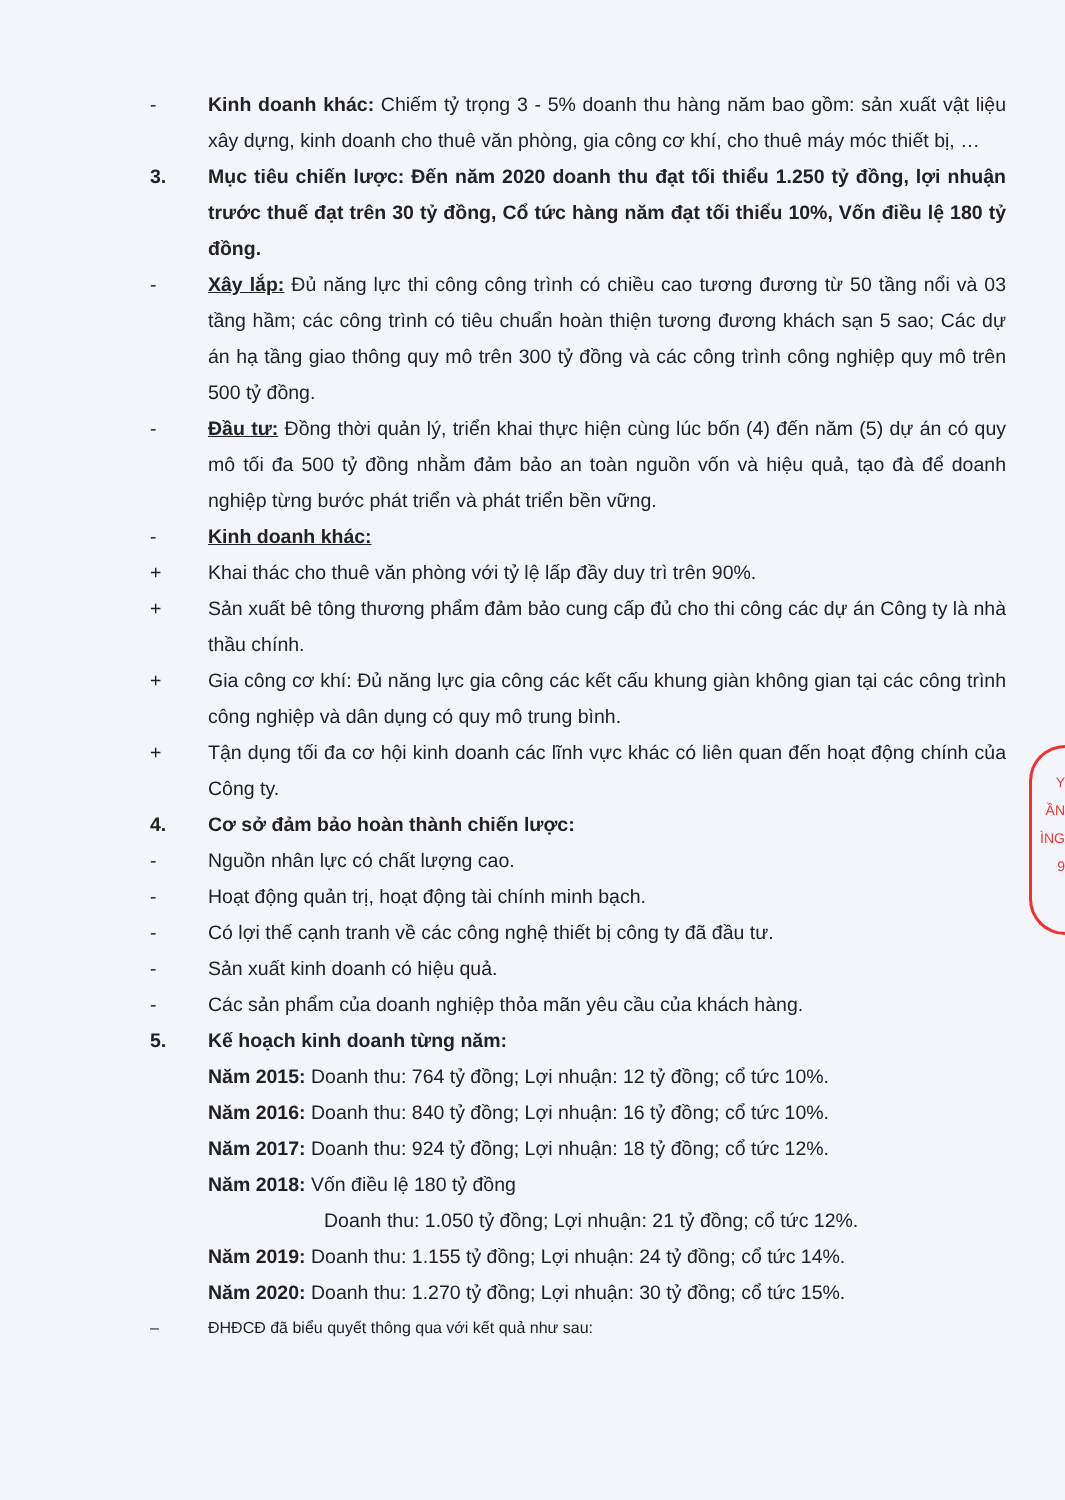- Kinh doanh khác: Chiếm tỷ trọng 3 - 5% doanh thu hàng năm bao gồm: sản xuất vật liệu xây dựng, kinh doanh cho thuê văn phòng, gia công cơ khí, cho thuê máy móc thiết bị, …
3. Mục tiêu chiến lược: Đến năm 2020 doanh thu đạt tối thiểu 1.250 tỷ đồng, lợi nhuận trước thuế đạt trên 30 tỷ đồng, Cổ tức hàng năm đạt tối thiểu 10%, Vốn điều lệ 180 tỷ đồng.
- Xây lắp: Đủ năng lực thi công công trình có chiều cao tương đương từ 50 tầng nổi và 03 tầng hầm; các công trình có tiêu chuẩn hoàn thiện tương đương khách sạn 5 sao; Các dự án hạ tầng giao thông quy mô trên 300 tỷ đồng và các công trình công nghiệp quy mô trên 500 tỷ đồng.
- Đầu tư: Đồng thời quản lý, triển khai thực hiện cùng lúc bốn (4) đến năm (5) dự án có quy mô tối đa 500 tỷ đồng nhằm đảm bảo an toàn nguồn vốn và hiệu quả, tạo đà để doanh nghiệp từng bước phát triển và phát triển bền vững.
- Kinh doanh khác:
+ Khai thác cho thuê văn phòng với tỷ lệ lấp đầy duy trì trên 90%.
+ Sản xuất bê tông thương phẩm đảm bảo cung cấp đủ cho thi công các dự án Công ty là nhà thầu chính.
+ Gia công cơ khí: Đủ năng lực gia công các kết cấu khung giàn không gian tại các công trình công nghiệp và dân dụng có quy mô trung bình.
+ Tận dụng tối đa cơ hội kinh doanh các lĩnh vực khác có liên quan đến hoạt động chính của Công ty.
4. Cơ sở đảm bảo hoàn thành chiến lược:
- Nguồn nhân lực có chất lượng cao.
- Hoạt động quản trị, hoạt động tài chính minh bạch.
- Có lợi thế cạnh tranh về các công nghệ thiết bị công ty đã đầu tư.
- Sản xuất kinh doanh có hiệu quả.
- Các sản phẩm của doanh nghiệp thỏa mãn yêu cầu của khách hàng.
5. Kế hoạch kinh doanh từng năm:
Năm 2015: Doanh thu: 764 tỷ đồng; Lợi nhuận: 12 tỷ đồng; cổ tức 10%.
Năm 2016: Doanh thu: 840 tỷ đồng; Lợi nhuận: 16 tỷ đồng; cổ tức 10%.
Năm 2017: Doanh thu: 924 tỷ đồng; Lợi nhuận: 18 tỷ đồng; cổ tức 12%.
Năm 2018: Vốn điều lệ 180 tỷ đồng
Doanh thu: 1.050 tỷ đồng; Lợi nhuận: 21 tỷ đồng; cổ tức 12%.
Năm 2019: Doanh thu: 1.155 tỷ đồng; Lợi nhuận: 24 tỷ đồng; cổ tức 14%.
Năm 2020: Doanh thu: 1.270 tỷ đồng; Lợi nhuận: 30 tỷ đồng; cổ tức 15%.
– ĐHĐCĐ đã biểu quyết thông qua với kết quả như sau:
Y
ẦN
ÌNG
9